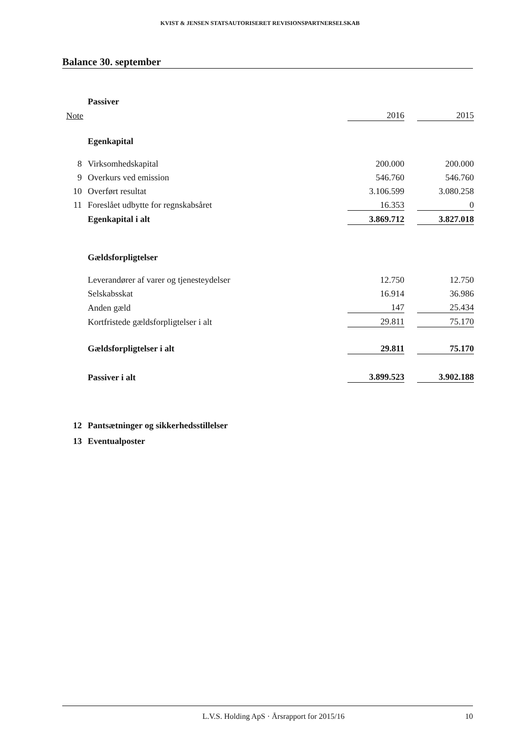KVIST & JENSEN STATSAUTORISERET REVISIONSPARTNERSELSKAB
Balance 30. september
| | Passiver | | | |
| Note | | 2016 | | 2015 |
| | Egenkapital | | | |
| 8 | Virksomhedskapital | 200.000 | | 200.000 |
| 9 | Overkurs ved emission | 546.760 | | 546.760 |
| 10 | Overført resultat | 3.106.599 | | 3.080.258 |
| 11 | Foreslået udbytte for regnskabsåret | 16.353 | | 0 |
| | Egenkapital i alt | 3.869.712 | | 3.827.018 |
| | Gældsforpligtelser | | | |
| | Leverandører af varer og tjenesteydelser | 12.750 | | 12.750 |
| | Selskabsskat | 16.914 | | 36.986 |
| | Anden gæld | 147 | | 25.434 |
| | Kortfristede gældsforpligtelser i alt | 29.811 | | 75.170 |
| | Gældsforpligtelser i alt | 29.811 | | 75.170 |
| | Passiver i alt | 3.899.523 | | 3.902.188 |
| 12 | Pantsætninger og sikkerhedsstillelser | | | |
| 13 | Eventualposter | | | |
L.V.S. Holding ApS · Årsrapport for 2015/16 10